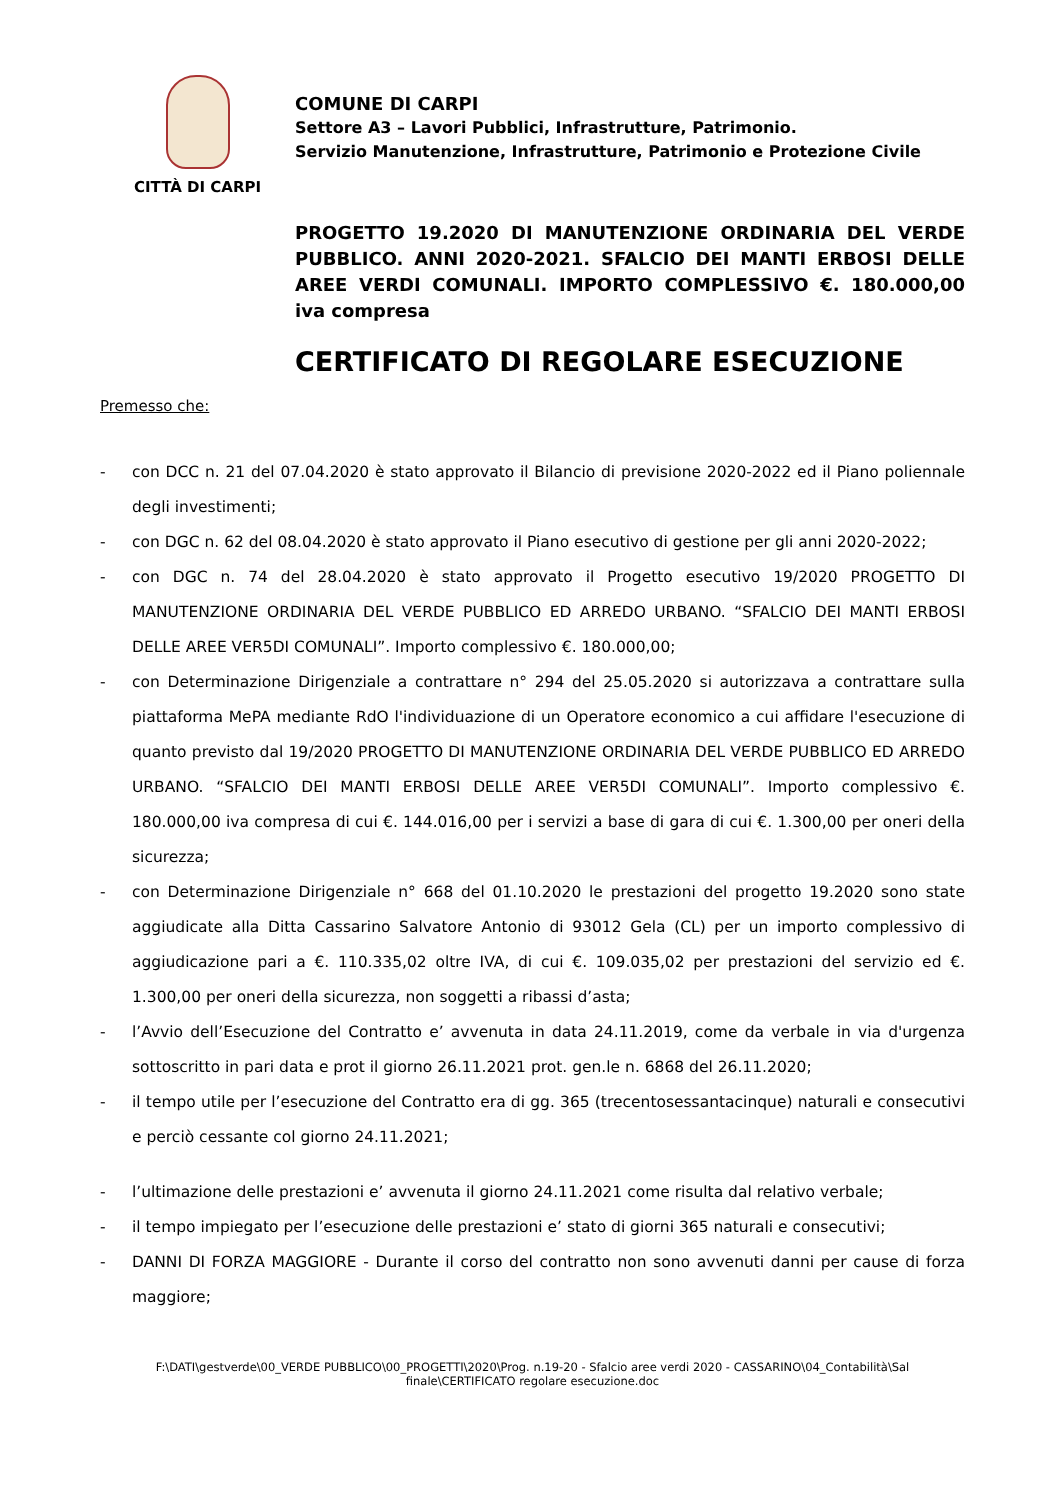CITTÀ DI CARPI
COMUNE DI CARPI
Settore A3 – Lavori Pubblici, Infrastrutture, Patrimonio.
Servizio Manutenzione, Infrastrutture, Patrimonio e Protezione Civile
PROGETTO 19.2020 DI MANUTENZIONE ORDINARIA DEL VERDE PUBBLICO. ANNI 2020-2021. SFALCIO DEI MANTI ERBOSI DELLE AREE VERDI COMUNALI. IMPORTO COMPLESSIVO €. 180.000,00 iva compresa
CERTIFICATO DI REGOLARE ESECUZIONE
Premesso che:
- con DCC n. 21 del 07.04.2020 è stato approvato il Bilancio di previsione 2020-2022 ed il Piano poliennale degli investimenti;
- con DGC n. 62 del 08.04.2020 è stato approvato il Piano esecutivo di gestione per gli anni 2020-2022;
- con DGC n. 74 del 28.04.2020 è stato approvato il Progetto esecutivo 19/2020 PROGETTO DI MANUTENZIONE ORDINARIA DEL VERDE PUBBLICO ED ARREDO URBANO. “SFALCIO DEI MANTI ERBOSI DELLE AREE VER5DI COMUNALI”. Importo complessivo €. 180.000,00;
- con Determinazione Dirigenziale a contrattare n° 294 del 25.05.2020 si autorizzava a contrattare sulla piattaforma MePA mediante RdO l'individuazione di un Operatore economico a cui affidare l'esecuzione di quanto previsto dal 19/2020 PROGETTO DI MANUTENZIONE ORDINARIA DEL VERDE PUBBLICO ED ARREDO URBANO. “SFALCIO DEI MANTI ERBOSI DELLE AREE VER5DI COMUNALI”. Importo complessivo €. 180.000,00 iva compresa di cui €. 144.016,00 per i servizi a base di gara di cui €. 1.300,00 per oneri della sicurezza;
- con Determinazione Dirigenziale n° 668 del 01.10.2020 le prestazioni del progetto 19.2020 sono state aggiudicate alla Ditta Cassarino Salvatore Antonio di 93012 Gela (CL) per un importo complessivo di aggiudicazione pari a €. 110.335,02 oltre IVA, di cui €. 109.035,02 per prestazioni del servizio ed €. 1.300,00 per oneri della sicurezza, non soggetti a ribassi d’asta;
- l’Avvio dell’Esecuzione del Contratto e’ avvenuta in data 24.11.2019, come da verbale in via d'urgenza sottoscritto in pari data e prot il giorno 26.11.2021 prot. gen.le n. 6868 del 26.11.2020;
- il tempo utile per l’esecuzione del Contratto era di gg. 365 (trecentosessantacinque) naturali e consecutivi e perciò cessante col giorno 24.11.2021;
- l’ultimazione delle prestazioni e’ avvenuta il giorno 24.11.2021 come risulta dal relativo verbale;
- il tempo impiegato per l’esecuzione delle prestazioni e’ stato di giorni 365 naturali e consecutivi;
- DANNI DI FORZA MAGGIORE - Durante il corso del contratto non sono avvenuti danni per cause di forza maggiore;
F:\DATI\gestverde\00_VERDE PUBBLICO\00_PROGETTI\2020\Prog. n.19-20 - Sfalcio aree verdi 2020 - CASSARINO\04_Contabilità\Sal finale\CERTIFICATO regolare esecuzione.doc